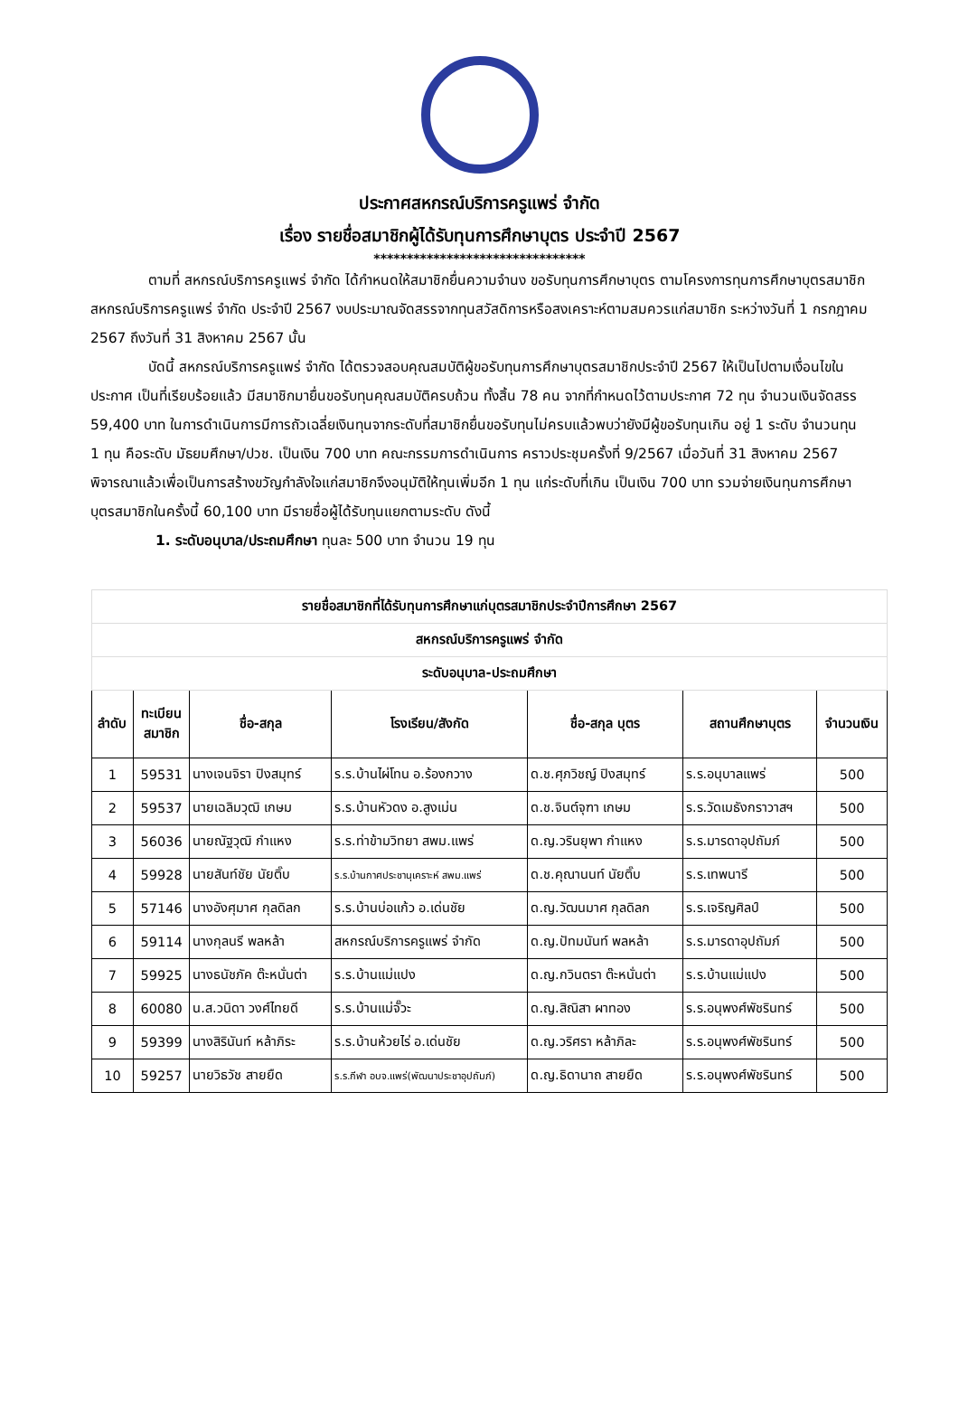ประกาศสหกรณ์บริการครูแพร่ จำกัด
เรื่อง รายชื่อสมาชิกผู้ได้รับทุนการศึกษาบุตร ประจำปี 2567
********************************
ตามที่ สหกรณ์บริการครูแพร่ จำกัด ได้กำหนดให้สมาชิกยื่นความจำนง ขอรับทุนการศึกษาบุตร ตามโครงการทุนการศึกษาบุตรสมาชิกสหกรณ์บริการครูแพร่ จำกัด ประจำปี 2567 งบประมาณจัดสรรจากทุนสวัสดิการหรือสงเคราะห์ตามสมควรแก่สมาชิก ระหว่างวันที่ 1 กรกฎาคม 2567 ถึงวันที่ 31 สิงหาคม 2567 นั้น
บัดนี้ สหกรณ์บริการครูแพร่ จำกัด ได้ตรวจสอบคุณสมบัติผู้ขอรับทุนการศึกษาบุตรสมาชิกประจำปี 2567 ให้เป็นไปตามเงื่อนไขในประกาศ เป็นที่เรียบร้อยแล้ว มีสมาชิกมายื่นขอรับทุนคุณสมบัติครบถ้วน ทั้งสิ้น 78 คน จากที่กำหนดไว้ตามประกาศ 72 ทุน จำนวนเงินจัดสรร 59,400 บาท ในการดำเนินการมีการถัวเฉลี่ยเงินทุนจากระดับที่สมาชิกยื่นขอรับทุนไม่ครบแล้วพบว่ายังมีผู้ขอรับทุนเกิน อยู่ 1 ระดับ จำนวนทุน 1 ทุน คือระดับ มัธยมศึกษา/ปวช. เป็นเงิน 700 บาท คณะกรรมการดำเนินการ คราวประชุมครั้งที่ 9/2567 เมื่อวันที่ 31 สิงหาคม 2567 พิจารณาแล้วเพื่อเป็นการสร้างขวัญกำลังใจแก่สมาชิกจึงอนุมัติให้ทุนเพิ่มอีก 1 ทุน แก่ระดับที่เกิน เป็นเงิน 700 บาท รวมจ่ายเงินทุนการศึกษาบุตรสมาชิกในครั้งนี้ 60,100 บาท มีรายชื่อผู้ได้รับทุนแยกตามระดับ ดังนี้
1. ระดับอนุบาล/ประถมศึกษา ทุนละ 500 บาท จำนวน 19 ทุน
| รายชื่อสมาชิกที่ได้รับทุนการศึกษาแก่บุตรสมาชิกประจำปีการศึกษา 2567 | | | | | | |
| สหกรณ์บริการครูแพร่ จำกัด | | | | | | |
| ระดับอนุบาล-ประถมศึกษา | | | | | | |
| ลำดับ | ทะเบียน สมาชิก | ชื่อ-สกุล | โรงเรียน/สังกัด | ชื่อ-สกุล บุตร | สถานศึกษาบุตร | จำนวนเงิน |
| 1 | 59531 | นางเจนจิรา ปิงสมุทร์ | ร.ร.บ้านไผ่โทน อ.ร้องกวาง | ด.ช.ศุภวิชญ์ ปิงสมุทร์ | ร.ร.อนุบาลแพร่ | 500 |
| 2 | 59537 | นายเฉลิมวุฒิ เกษม | ร.ร.บ้านหัวดง อ.สูงเม่น | ด.ช.จินต์จุฑา เกษม | ร.ร.วัดเมธังกราวาสฯ | 500 |
| 3 | 56036 | นายณัฐวุฒิ กำแหง | ร.ร.ท่าข้ามวิทยา สพม.แพร่ | ด.ญ.วรินยุพา กำแหง | ร.ร.มารดาอุปถัมภ์ | 500 |
| 4 | 59928 | นายสันท์ชัย นัยติ๊บ | ร.ร.บ้านกาศประชานุเคราะห์ สพม.แพร่ | ด.ช.คุณานนท์ นัยติ๊บ | ร.ร.เทพนารี | 500 |
| 5 | 57146 | นางอังศุมาศ กุลดิลก | ร.ร.บ้านบ่อแก้ว อ.เด่นชัย | ด.ญ.วัฒนมาศ กุลดิลก | ร.ร.เจริญศิลป์ | 500 |
| 6 | 59114 | นางกุลนรี พลหล้า | สหกรณ์บริการครูแพร่ จำกัด | ด.ญ.ปัทมนันท์ พลหล้า | ร.ร.มารดาอุปถัมภ์ | 500 |
| 7 | 59925 | นางธนัชภัค ต๊ะหนั่นต่า | ร.ร.บ้านแม่แปง | ด.ญ.กวินตรา ต๊ะหนั่นต่า | ร.ร.บ้านแม่แปง | 500 |
| 8 | 60080 | น.ส.วนิดา วงศ์ไทยดี | ร.ร.บ้านแม่จั๊วะ | ด.ญ.สิณิสา ผาทอง | ร.ร.อนุพงศ์พัชรินทร์ | 500 |
| 9 | 59399 | นางสิรินันท์ หล้าภิระ | ร.ร.บ้านห้วยไร่ อ.เด่นชัย | ด.ญ.วริศรา หล้าภิละ | ร.ร.อนุพงศ์พัชรินทร์ | 500 |
| 10 | 59257 | นายวิธวัช สายยืด | ร.ร.กีฬา อบจ.แพร่(พัฒนาประชาอุปถัมภ์) | ด.ญ.ธิดานาถ สายยืด | ร.ร.อนุพงศ์พัชรินทร์ | 500 |